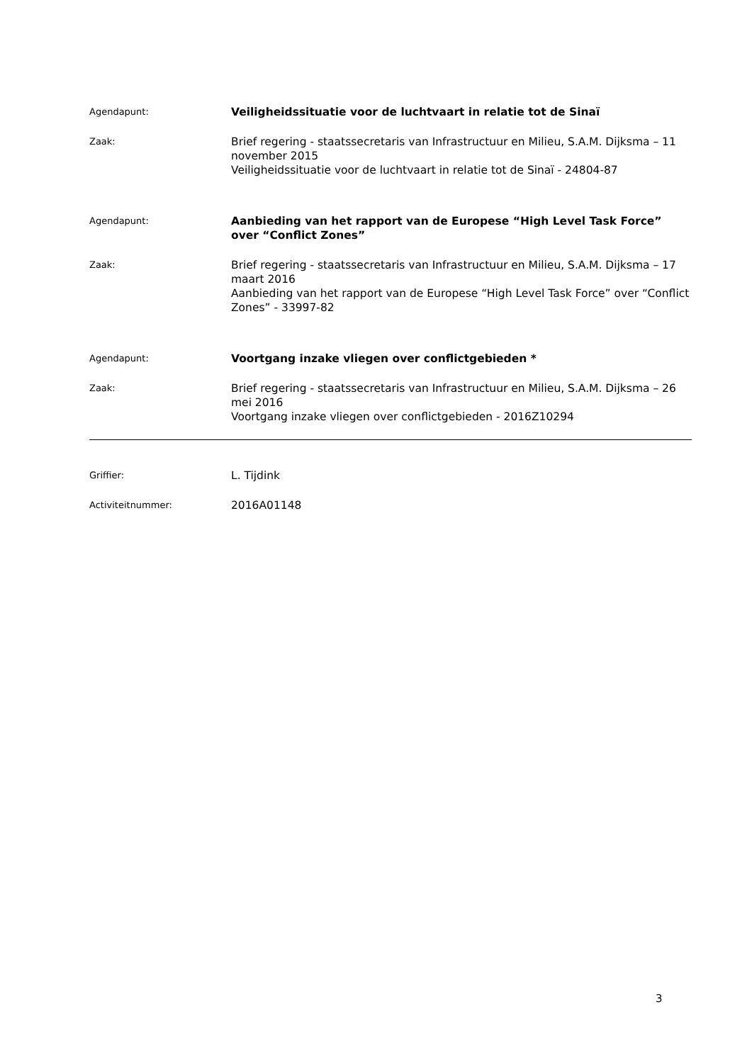Agendapunt:
Veiligheidssituatie voor de luchtvaart in relatie tot de Sinaï
Zaak:
Brief regering - staatssecretaris van Infrastructuur en Milieu, S.A.M. Dijksma – 11 november 2015
Veiligheidssituatie voor de luchtvaart in relatie tot de Sinaï - 24804-87
Agendapunt:
Aanbieding van het rapport van de Europese “High Level Task Force” over “Conflict Zones”
Zaak:
Brief regering - staatssecretaris van Infrastructuur en Milieu, S.A.M. Dijksma – 17 maart 2016
Aanbieding van het rapport van de Europese “High Level Task Force” over “Conflict Zones” - 33997-82
Agendapunt:
Voortgang inzake vliegen over conflictgebieden *
Zaak:
Brief regering - staatssecretaris van Infrastructuur en Milieu, S.A.M. Dijksma – 26 mei 2016
Voortgang inzake vliegen over conflictgebieden - 2016Z10294
Griffier:
L. Tijdink
Activiteitnummer:
2016A01148
3